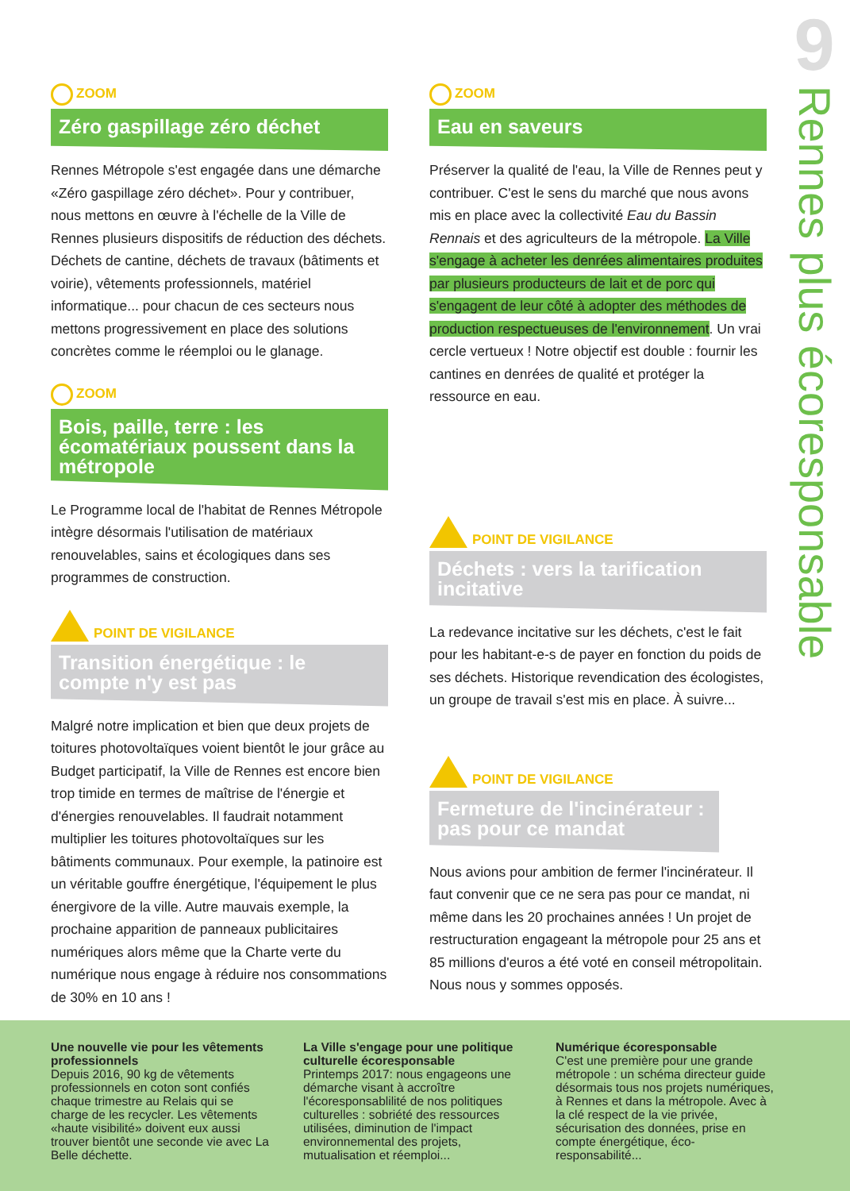ZOOM
Zéro gaspillage zéro déchet
Rennes Métropole s'est engagée dans une démarche «Zéro gaspillage zéro déchet». Pour y contribuer, nous mettons en œuvre à l'échelle de la Ville de Rennes plusieurs dispositifs de réduction des déchets. Déchets de cantine, déchets de travaux (bâtiments et voirie), vêtements professionnels, matériel informatique... pour chacun de ces secteurs nous mettons progressivement en place des solutions concrètes comme le réemploi ou le glanage.
ZOOM
Bois, paille, terre : les écomatériaux poussent dans la métropole
Le Programme local de l'habitat de Rennes Métropole intègre désormais l'utilisation de matériaux renouvelables, sains et écologiques dans ses programmes de construction.
POINT DE VIGILANCE
Transition énergétique : le compte n'y est pas
Malgré notre implication et bien que deux projets de toitures photovoltaïques voient bientôt le jour grâce au Budget participatif, la Ville de Rennes est encore bien trop timide en termes de maîtrise de l'énergie et d'énergies renouvelables. Il faudrait notamment multiplier les toitures photovoltaïques sur les bâtiments communaux. Pour exemple, la patinoire est un véritable gouffre énergétique, l'équipement le plus énergivore de la ville. Autre mauvais exemple, la prochaine apparition de panneaux publicitaires numériques alors même que la Charte verte du numérique nous engage à réduire nos consommations de 30% en 10 ans !
ZOOM
Eau en saveurs
Préserver la qualité de l'eau, la Ville de Rennes peut y contribuer. C'est le sens du marché que nous avons mis en place avec la collectivité Eau du Bassin Rennais et des agriculteurs de la métropole. La Ville s'engage à acheter les denrées alimentaires produites par plusieurs producteurs de lait et de porc qui s'engagent de leur côté à adopter des méthodes de production respectueuses de l'environnement. Un vrai cercle vertueux ! Notre objectif est double : fournir les cantines en denrées de qualité et protéger la ressource en eau.
POINT DE VIGILANCE
Déchets : vers la tarification incitative
La redevance incitative sur les déchets, c'est le fait pour les habitant-e-s de payer en fonction du poids de ses déchets. Historique revendication des écologistes, un groupe de travail s'est mis en place. À suivre...
POINT DE VIGILANCE
Fermeture de l'incinérateur : pas pour ce mandat
Nous avions pour ambition de fermer l'incinérateur. Il faut convenir que ce ne sera pas pour ce mandat, ni même dans les 20 prochaines années ! Un projet de restructuration engageant la métropole pour 25 ans et 85 millions d'euros a été voté en conseil métropolitain. Nous nous y sommes opposés.
9
Rennes plus écoresponsable
Une nouvelle vie pour les vêtements professionnels
Depuis 2016, 90 kg de vêtements professionnels en coton sont confiés chaque trimestre au Relais qui se charge de les recycler. Les vêtements «haute visibilité» doivent eux aussi trouver bientôt une seconde vie avec La Belle déchette.
La Ville s'engage pour une politique culturelle écoresponsable
Printemps 2017: nous engageons une démarche visant à accroître l'écoresponsablilité de nos politiques culturelles : sobriété des ressources utilisées, diminution de l'impact environnemental des projets, mutualisation et réemploi...
Numérique écoresponsable
C'est une première pour une grande métropole : un schéma directeur guide désormais tous nos projets numériques, à Rennes et dans la métropole. Avec à la clé respect de la vie privée, sécurisation des données, prise en compte énergétique, éco-responsabilité...